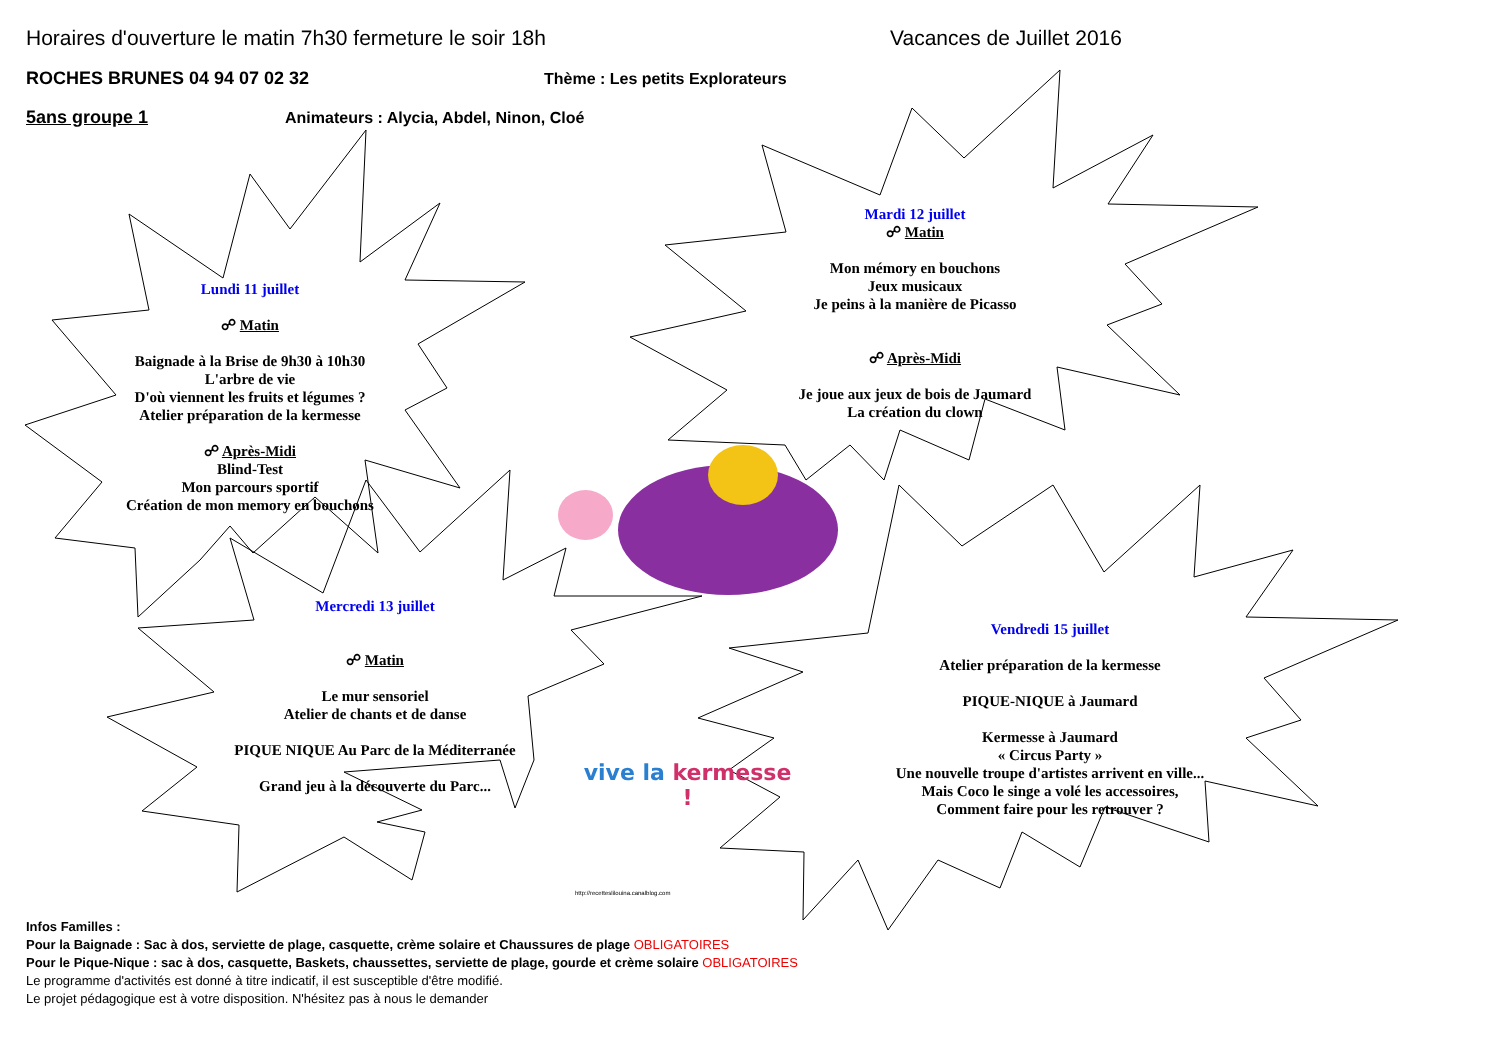Horaires d'ouverture le matin 7h30 fermeture le soir 18h Vacances de Juillet 2016
ROCHES BRUNES 04 94 07 02 32 Thème : Les petits Explorateurs
5ans groupe 1 Animateurs : Alycia, Abdel, Ninon, Cloé
Lundi 11 juillet
☍ Matin
Baignade à la Brise de 9h30 à 10h30
L'arbre de vie
D'où viennent les fruits et légumes ?
Atelier préparation de la kermesse
☍ Après-Midi
Blind-Test
Mon parcours sportif
Création de mon memory en bouchons
Mardi 12 juillet
☍ Matin
Mon mémory en bouchons
Jeux musicaux
Je peins à la manière de Picasso
☍ Après-Midi
Je joue aux jeux de bois de Jaumard
La création du clown
Mercredi 13 juillet
☍ Matin
Le mur sensoriel
Atelier de chants et de danse
PIQUE NIQUE Au Parc de la Méditerranée
Grand jeu à la découverte du Parc...
Vendredi 15 juillet
Atelier préparation de la kermesse
PIQUE-NIQUE à Jaumard
Kermesse à Jaumard
« Circus Party »
Une nouvelle troupe d'artistes arrivent en ville...
Mais Coco le singe a volé les accessoires,
Comment faire pour les retrouver ?
vive la kermesse !
http://recetteslilouina.canalblog.com
Infos Familles :
Pour la Baignade : Sac à dos, serviette de plage, casquette, crème solaire et Chaussures de plage OBLIGATOIRES
Pour le Pique-Nique : sac à dos, casquette, Baskets, chaussettes, serviette de plage, gourde et crème solaire OBLIGATOIRES
Le programme d'activités est donné à titre indicatif, il est susceptible d'être modifié.
Le projet pédagogique est à votre disposition. N'hésitez pas à nous le demander